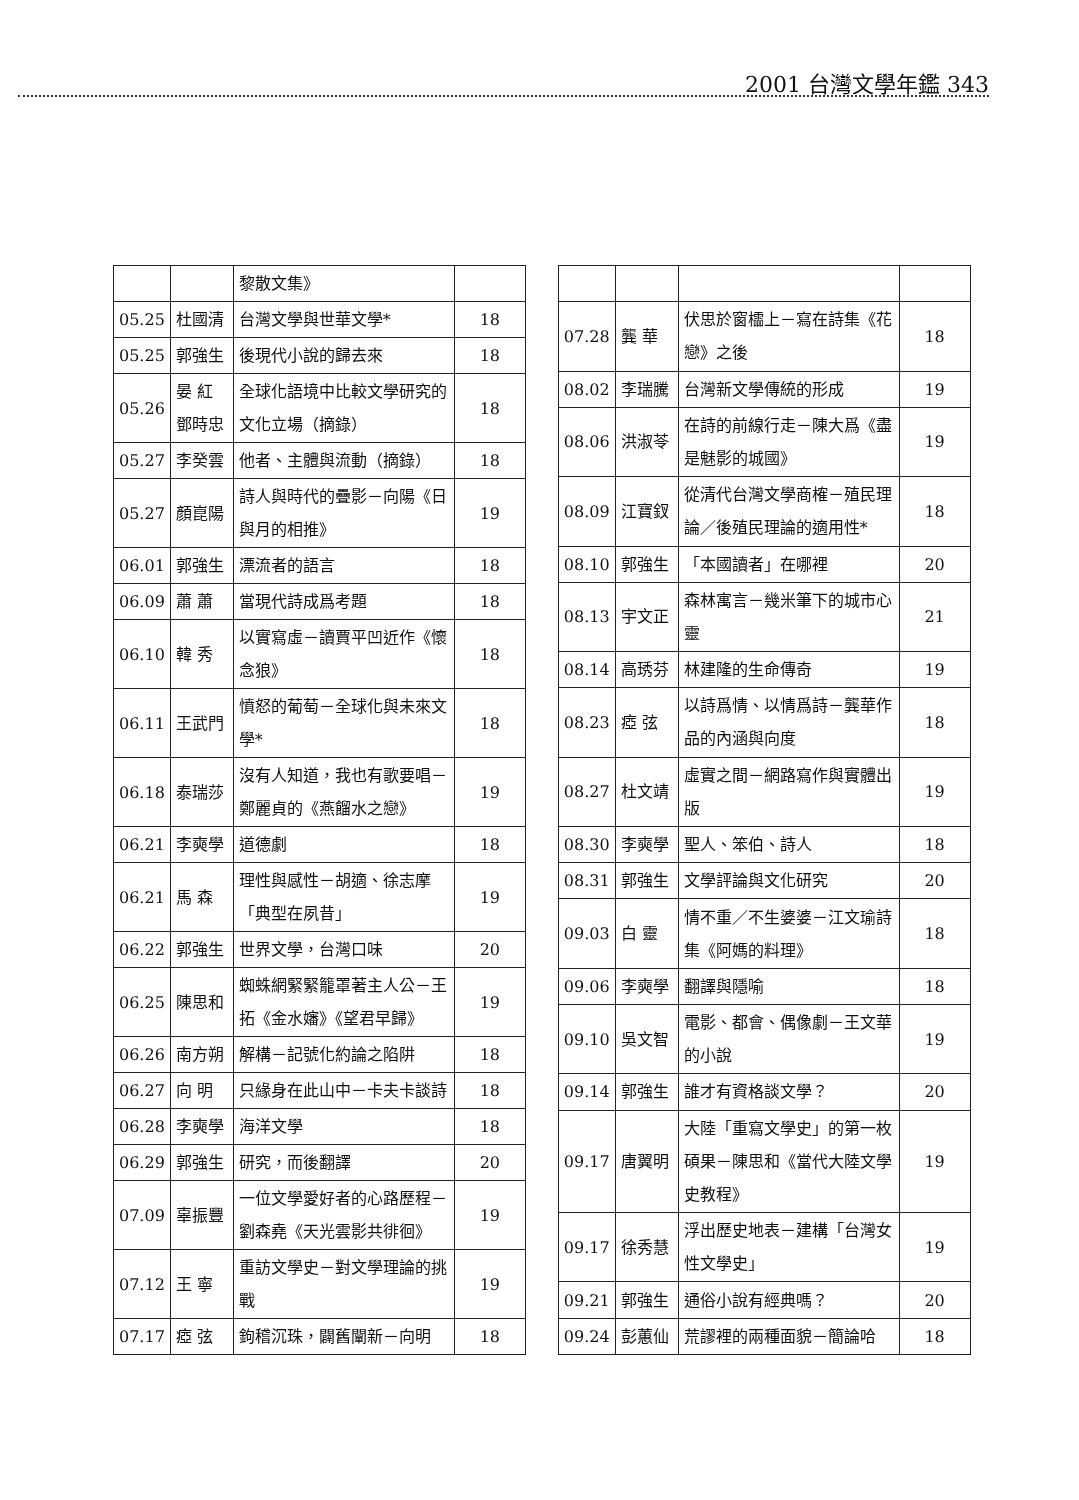2001 台灣文學年鑑 343
| | | 黎散文集》 | |
| 05.25 | 杜國清 | 台灣文學與世華文學* | 18 |
| 05.25 | 郭強生 | 後現代小說的歸去來 | 18 |
| 05.26 | 晏 紅 鄧時忠 | 全球化語境中比較文學研究的文化立場（摘錄） | 18 |
| 05.27 | 李癸雲 | 他者、主體與流動（摘錄） | 18 |
| 05.27 | 顏崑陽 | 詩人與時代的疊影－向陽《日與月的相推》 | 19 |
| 06.01 | 郭強生 | 漂流者的語言 | 18 |
| 06.09 | 蕭 蕭 | 當現代詩成爲考題 | 18 |
| 06.10 | 韓 秀 | 以實寫虛－讀賈平凹近作《懷念狼》 | 18 |
| 06.11 | 王武門 | 憤怒的葡萄－全球化與未來文學* | 18 |
| 06.18 | 泰瑞莎 | 沒有人知道，我也有歌要唱－鄭麗貞的《燕餾水之戀》 | 19 |
| 06.21 | 李奭學 | 道德劇 | 18 |
| 06.21 | 馬 森 | 理性與感性－胡適、徐志摩「典型在夙昔」 | 19 |
| 06.22 | 郭強生 | 世界文學，台灣口味 | 20 |
| 06.25 | 陳思和 | 蜘蛛網緊緊籠罩著主人公－王拓《金水嬸》《望君早歸》 | 19 |
| 06.26 | 南方朔 | 解構－記號化約論之陷阱 | 18 |
| 06.27 | 向 明 | 只緣身在此山中－卡夫卡談詩 | 18 |
| 06.28 | 李奭學 | 海洋文學 | 18 |
| 06.29 | 郭強生 | 研究，而後翻譯 | 20 |
| 07.09 | 辜振豐 | 一位文學愛好者的心路歷程－劉森堯《天光雲影共徘徊》 | 19 |
| 07.12 | 王 寧 | 重訪文學史－對文學理論的挑戰 | 19 |
| 07.17 | 瘂 弦 | 鉤稽沉珠，闢舊闡新－向明 | 18 |
| 07.28 | 龔 華 | 伏思於窗櫺上－寫在詩集《花戀》之後 | 18 |
| 08.02 | 李瑞騰 | 台灣新文學傳統的形成 | 19 |
| 08.06 | 洪淑苓 | 在詩的前線行走－陳大爲《盡是魅影的城國》 | 19 |
| 08.09 | 江寶釵 | 從清代台灣文學商榷－殖民理論／後殖民理論的適用性* | 18 |
| 08.10 | 郭強生 | 「本國讀者」在哪裡 | 20 |
| 08.13 | 宇文正 | 森林寓言－幾米筆下的城市心靈 | 21 |
| 08.14 | 高琇芬 | 林建隆的生命傳奇 | 19 |
| 08.23 | 瘂 弦 | 以詩爲情、以情爲詩－龔華作品的內涵與向度 | 18 |
| 08.27 | 杜文靖 | 虛實之間－網路寫作與實體出版 | 19 |
| 08.30 | 李奭學 | 聖人、笨伯、詩人 | 18 |
| 08.31 | 郭強生 | 文學評論與文化研究 | 20 |
| 09.03 | 白 靈 | 情不重／不生婆婆－江文瑜詩集《阿媽的料理》 | 18 |
| 09.06 | 李奭學 | 翻譯與隱喻 | 18 |
| 09.10 | 吳文智 | 電影、都會、偶像劇－王文華的小說 | 19 |
| 09.14 | 郭強生 | 誰才有資格談文學？ | 20 |
| 09.17 | 唐翼明 | 大陸「重寫文學史」的第一枚碩果－陳思和《當代大陸文學史教程》 | 19 |
| 09.17 | 徐秀慧 | 浮出歷史地表－建構「台灣女性文學史」 | 19 |
| 09.21 | 郭強生 | 通俗小說有經典嗎？ | 20 |
| 09.24 | 彭蕙仙 | 荒謬裡的兩種面貌－簡論哈 | 18 |